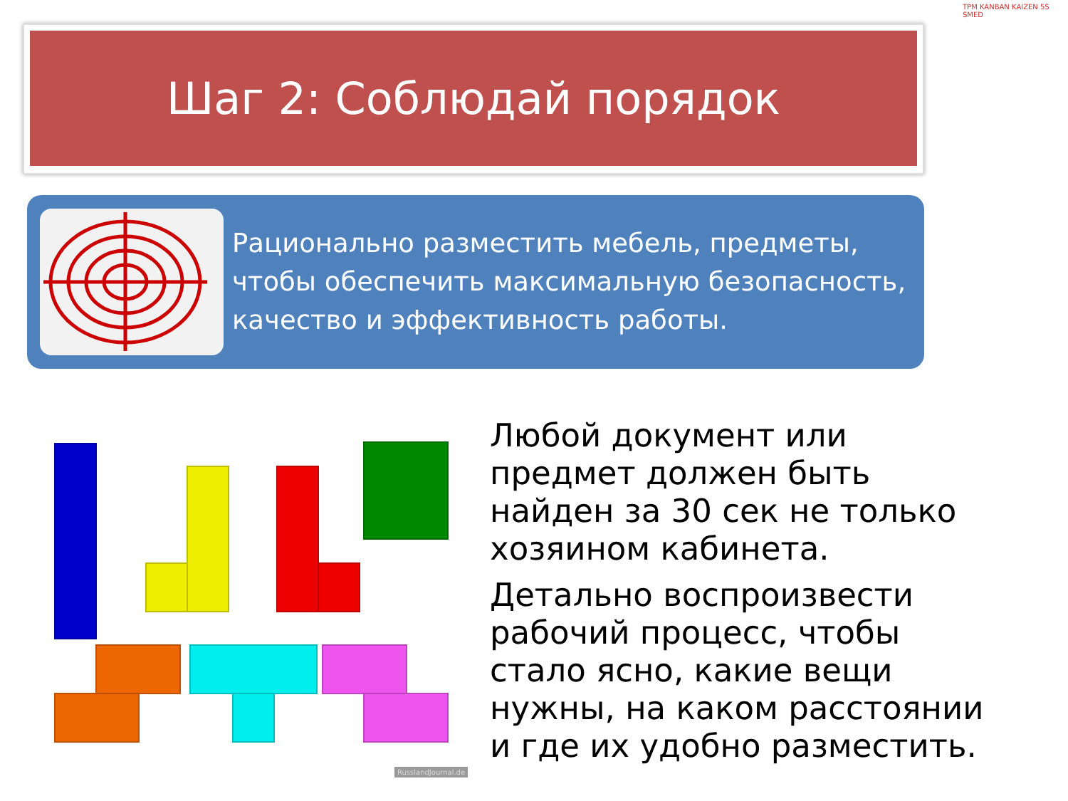Шаг 2: Соблюдай порядок
TPM KANBAN KAIZEN 5S SMED
Рационально разместить мебель, предметы, чтобы обеспечить максимальную безопасность, качество и эффективность работы.
RusslandJournal.de
Любой документ или предмет должен быть найден за 30 сек не только хозяином кабинета.
Детально воспроизвести рабочий процесс, чтобы стало ясно, какие вещи нужны, на каком расстоянии и где их удобно разместить.